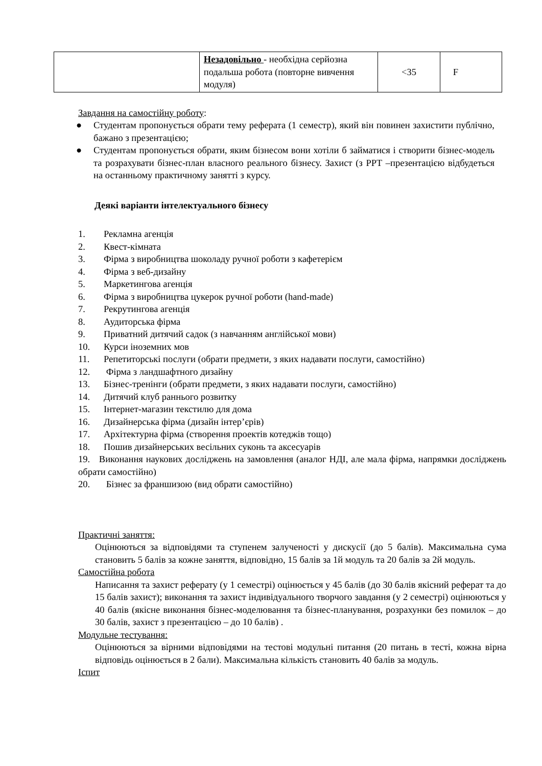| | Незадовільно - необхідна серйозна подальша робота (повторне вивчення модуля) | <35 | F |
Завдання на самостійну роботу:
● Студентам пропонується обрати тему реферата (1 семестр), який він повинен захистити публічно, бажано з презентацією;
● Студентам пропонується обрати, яким бізнесом вони хотіли б займатися і створити бізнес-модель та розрахувати бізнес-план власного реального бізнесу. Захист (з PPT –презентацією відбудеться на останньому практичному занятті з курсу.
Деякі варіанти інтелектуального бізнесу
1. Рекламна агенція
2. Квест-кімната
3. Фірма з виробництва шоколаду ручної роботи з кафетерієм
4. Фірма з веб-дизайну
5. Маркетингова агенція
6. Фірма з виробництва цукерок ручної роботи (hand-made)
7. Рекрутингова агенція
8. Аудиторська фірма
9. Приватний дитячий садок (з навчанням англійської мови)
10. Курси іноземних мов
11. Репетиторські послуги (обрати предмети, з яких надавати послуги, самостійно)
12. Фірма з ландшафтного дизайну
13. Бізнес-тренінги (обрати предмети, з яких надавати послуги, самостійно)
14. Дитячий клуб раннього розвитку
15. Інтернет-магазин текстилю для дома
16. Дизайнерська фірма (дизайн інтер’єрів)
17. Архітектурна фірма (створення проектів котеджів тощо)
18. Пошив дизайнерських весільних суконь та аксесуарів
19. Виконання наукових досліджень на замовлення (аналог НДІ, але мала фірма, напрямки досліджень обрати самостійно)
20. Бізнес за франшизою (вид обрати самостійно)
Практичні заняття:
Оцінюються за відповідями та ступенем залученості у дискусії (до 5 балів). Максимальна сума становить 5 балів за кожне заняття, відповідно, 15 балів за 1й модуль та 20 балів за 2й модуль.
Самостійна робота
Написання та захист реферату (у 1 семестрі) оцінюється у 45 балів (до 30 балів якісний реферат та до 15 балів захист); виконання та захист індивідуального творчого завдання (у 2 семестрі) оцінюються у 40 балів (якісне виконання бізнес-моделювання та бізнес-планування, розрахунки без помилок – до 30 балів, захист з презентацією – до 10 балів) .
Модульне тестування:
Оцінюються за вірними відповідями на тестові модульні питання (20 питань в тесті, кожна вірна відповідь оцінюється в 2 бали). Максимальна кількість становить 40 балів за модуль.
Іспит